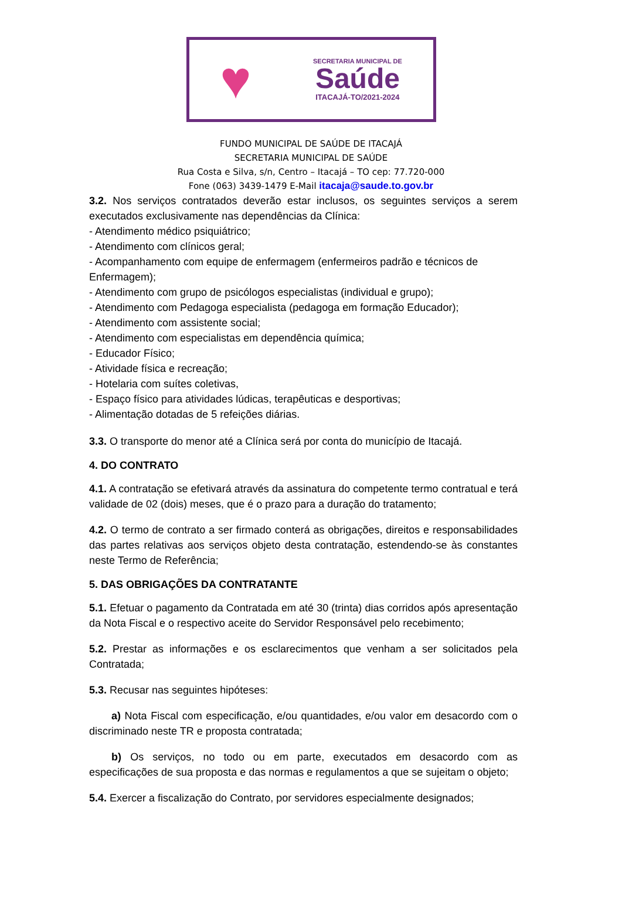♥
SECRETARIA MUNICIPAL DE
Saúde
ITACAJÁ-TO/2021-2024
FUNDO MUNICIPAL DE SAÚDE DE ITACAJÁ
SECRETARIA MUNICIPAL DE SAÚDE
Rua Costa e Silva, s/n, Centro – Itacajá – TO cep: 77.720-000
Fone (063) 3439-1479 E-Mail itacaja@saude.to.gov.br
3.2. Nos serviços contratados deverão estar inclusos, os seguintes serviços a serem executados exclusivamente nas dependências da Clínica:
- Atendimento médico psiquiátrico;
- Atendimento com clínicos geral;
- Acompanhamento com equipe de enfermagem (enfermeiros padrão e técnicos de Enfermagem);
- Atendimento com grupo de psicólogos especialistas (individual e grupo);
- Atendimento com Pedagoga especialista (pedagoga em formação Educador);
- Atendimento com assistente social;
- Atendimento com especialistas em dependência química;
- Educador Físico;
- Atividade física e recreação;
- Hotelaria com suítes coletivas,
- Espaço físico para atividades lúdicas, terapêuticas e desportivas;
- Alimentação dotadas de 5 refeições diárias.
3.3. O transporte do menor até a Clínica será por conta do município de Itacajá.
4. DO CONTRATO
4.1. A contratação se efetivará através da assinatura do competente termo contratual e terá validade de 02 (dois) meses, que é o prazo para a duração do tratamento;
4.2. O termo de contrato a ser firmado conterá as obrigações, direitos e responsabilidades das partes relativas aos serviços objeto desta contratação, estendendo-se às constantes neste Termo de Referência;
5. DAS OBRIGAÇÕES DA CONTRATANTE
5.1. Efetuar o pagamento da Contratada em até 30 (trinta) dias corridos após apresentação da Nota Fiscal e o respectivo aceite do Servidor Responsável pelo recebimento;
5.2. Prestar as informações e os esclarecimentos que venham a ser solicitados pela Contratada;
5.3. Recusar nas seguintes hipóteses:
a) Nota Fiscal com especificação, e/ou quantidades, e/ou valor em desacordo com o discriminado neste TR e proposta contratada;
b) Os serviços, no todo ou em parte, executados em desacordo com as especificações de sua proposta e das normas e regulamentos a que se sujeitam o objeto;
5.4. Exercer a fiscalização do Contrato, por servidores especialmente designados;